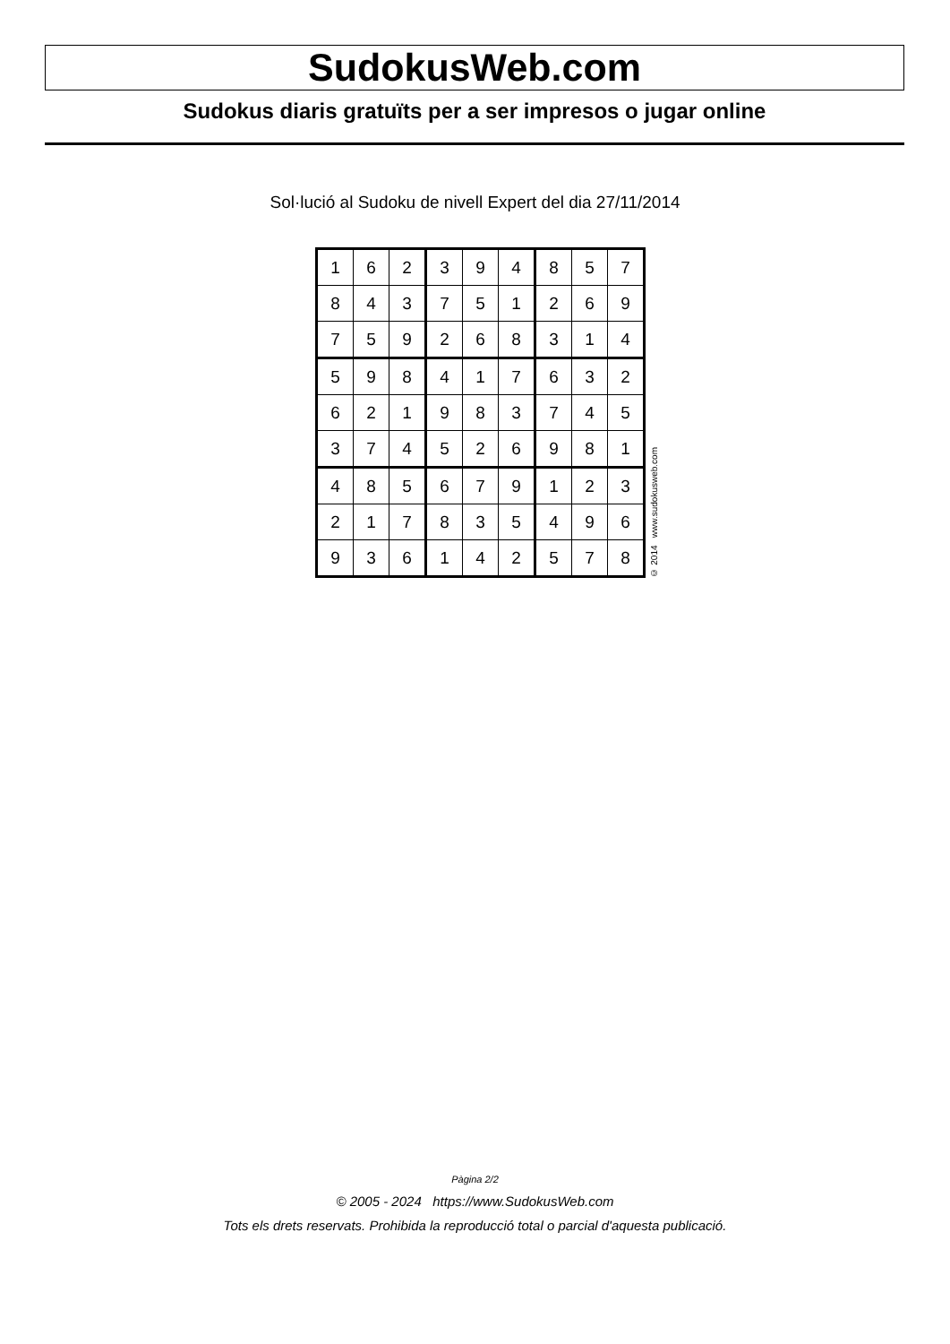SudokusWeb.com
Sudokus diaris gratuïts per a ser impresos o jugar online
Sol·lució al Sudoku de nivell Expert del dia 27/11/2014
| 1 | 6 | 2 | 3 | 9 | 4 | 8 | 5 | 7 |
| 8 | 4 | 3 | 7 | 5 | 1 | 2 | 6 | 9 |
| 7 | 5 | 9 | 2 | 6 | 8 | 3 | 1 | 4 |
| 5 | 9 | 8 | 4 | 1 | 7 | 6 | 3 | 2 |
| 6 | 2 | 1 | 9 | 8 | 3 | 7 | 4 | 5 |
| 3 | 7 | 4 | 5 | 2 | 6 | 9 | 8 | 1 |
| 4 | 8 | 5 | 6 | 7 | 9 | 1 | 2 | 3 |
| 2 | 1 | 7 | 8 | 3 | 5 | 4 | 9 | 6 |
| 9 | 3 | 6 | 1 | 4 | 2 | 5 | 7 | 8 |
© 2014 www.sudokusweb.com
Pàgina 2/2
© 2005 - 2024 https://www.SudokusWeb.com
Tots els drets reservats. Prohibida la reproducció total o parcial d'aquesta publicació.